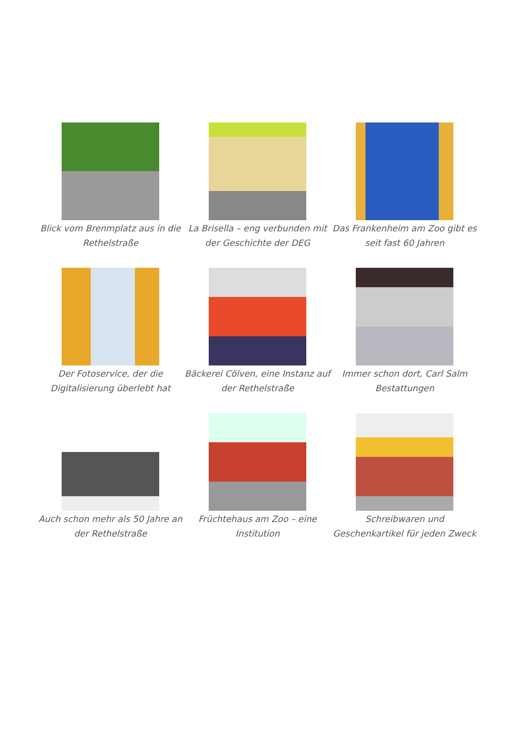Blick vom Brenmplatz aus in die Rethelstraße
La Brisella – eng verbunden mit der Geschichte der DEG
Das Frankenheim am Zoo gibt es seit fast 60 Jahren
Der Fotoservice, der die Digitalisierung überlebt hat
Bäckerei Cölven, eine Instanz auf der Rethelstraße
Immer schon dort, Carl Salm Bestattungen
Auch schon mehr als 50 Jahre an der Rethelstraße
Früchtehaus am Zoo – eine Institution
Schreibwaren und Geschenkartikel für jeden Zweck